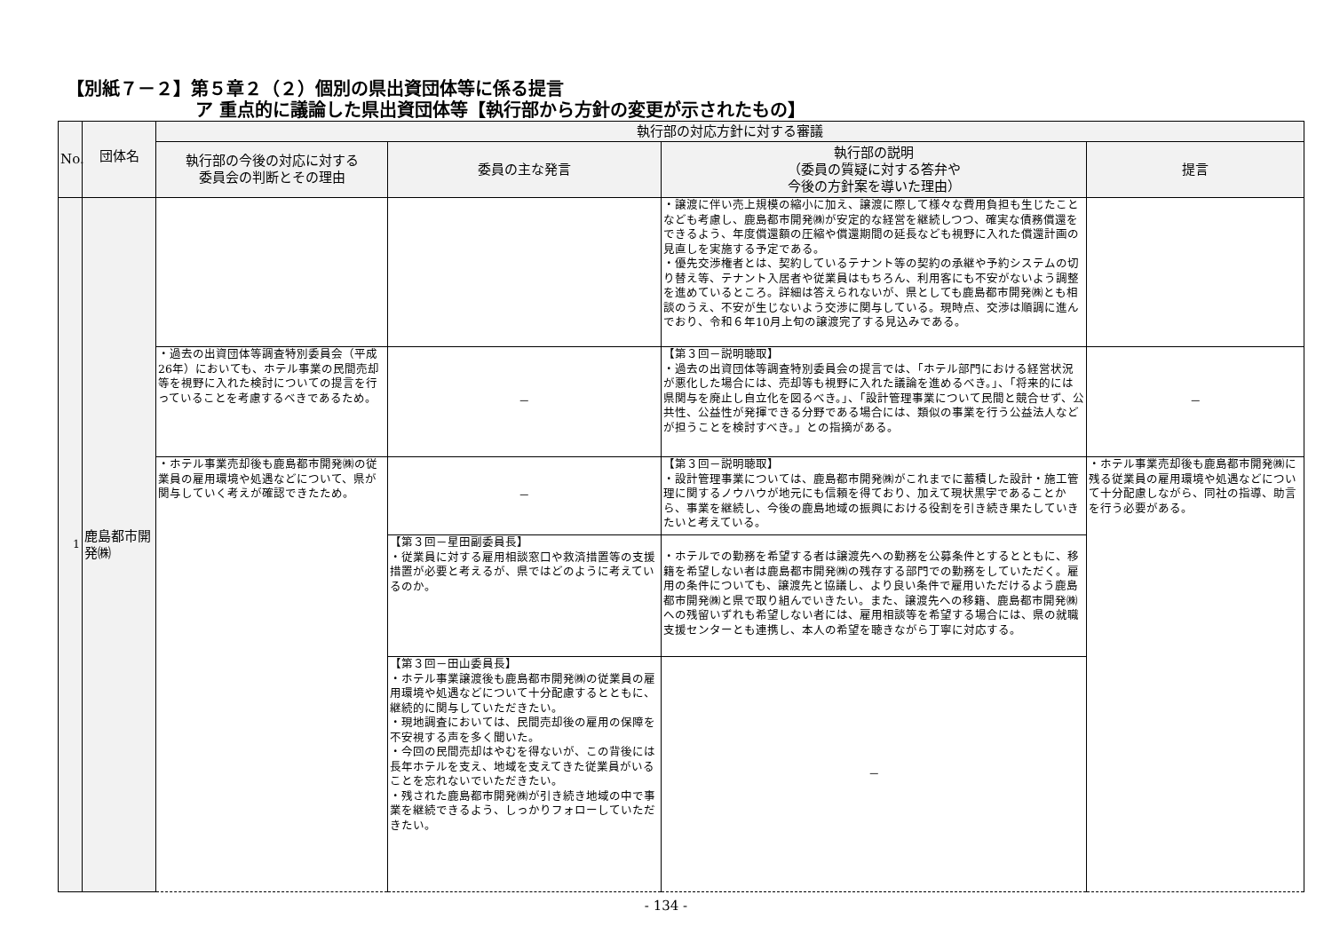【別紙７－２】第５章２（２）個別の県出資団体等に係る提言
ア 重点的に議論した県出資団体等【執行部から方針の変更が示されたもの】
| No. | 団体名 | 執行部の対応方針に対する審議 | | | |
| --- | --- | --- | --- | --- | --- |
| | | 執行部の今後の対応に対する 委員会の判断とその理由 | 委員の主な発言 | 執行部の説明 （委員の質疑に対する答弁や 今後の方針案を導いた理由） | 提言 |
| 1 | 鹿島都市開発㈱ | | | ・譲渡に伴い売上規模の縮小に加え、譲渡に際して様々な費用負担も生じたことなども考慮し、鹿島都市開発㈱が安定的な経営を継続しつつ、確実な債務償還をできるよう、年度償還額の圧縮や償還期間の延長なども視野に入れた償還計画の見直しを実施する予定である。 ・優先交渉権者とは、契約しているテナント等の契約の承継や予約システムの切り替え等、テナント入居者や従業員はもちろん、利用客にも不安がないよう調整を進めているところ。詳細は答えられないが、県としても鹿島都市開発㈱とも相談のうえ、不安が生じないよう交渉に関与している。現時点、交渉は順調に進んでおり、令和６年10月上旬の譲渡完了する見込みである。 | |
| | | ・過去の出資団体等調査特別委員会（平成26年）においても、ホテル事業の民間売却等を視野に入れた検討についての提言を行っていることを考慮するべきであるため。 | － | 【第３回－説明聴取】 ・過去の出資団体等調査特別委員会の提言では、「ホテル部門における経営状況が悪化した場合には、売却等も視野に入れた議論を進めるべき。」、「将来的には県関与を廃止し自立化を図るべき。」、「設計管理事業について民間と競合せず、公共性、公益性が発揮できる分野である場合には、類似の事業を行う公益法人などが担うことを検討すべき。」との指摘がある。 | － |
| | | ・ホテル事業売却後も鹿島都市開発㈱の従業員の雇用環境や処遇などについて、県が関与していく考えが確認できたため。 | － | 【第３回－説明聴取】 ・設計管理事業については、鹿島都市開発㈱がこれまでに蓄積した設計・施工管理に関するノウハウが地元にも信頼を得ており、加えて現状黒字であることから、事業を継続し、今後の鹿島地域の振興における役割を引き続き果たしていきたいと考えている。 | ・ホテル事業売却後も鹿島都市開発㈱に残る従業員の雇用環境や処遇などについて十分配慮しながら、同社の指導、助言を行う必要がある。 |
| | | | 【第３回－星田副委員長】 ・従業員に対する雇用相談窓口や救済措置等の支援措置が必要と考えるが、県ではどのように考えているのか。 | ・ホテルでの勤務を希望する者は譲渡先への勤務を公募条件とするとともに、移籍を希望しない者は鹿島都市開発㈱の残存する部門での勤務をしていただく。雇用の条件についても、譲渡先と協議し、より良い条件で雇用いただけるよう鹿島都市開発㈱と県で取り組んでいきたい。また、譲渡先への移籍、鹿島都市開発㈱への残留いずれも希望しない者には、雇用相談等を希望する場合には、県の就職支援センターとも連携し、本人の希望を聴きながら丁寧に対応する。 | |
| | | | 【第３回－田山委員長】 ・ホテル事業譲渡後も鹿島都市開発㈱の従業員の雇用環境や処遇などについて十分配慮するとともに、継続的に関与していただきたい。 ・現地調査においては、民間売却後の雇用の保障を不安視する声を多く聞いた。 ・今回の民間売却はやむを得ないが、この背後には長年ホテルを支え、地域を支えてきた従業員がいることを忘れないでいただきたい。 ・残された鹿島都市開発㈱が引き続き地域の中で事業を継続できるよう、しっかりフォローしていただきたい。 | － | |
- 134 -